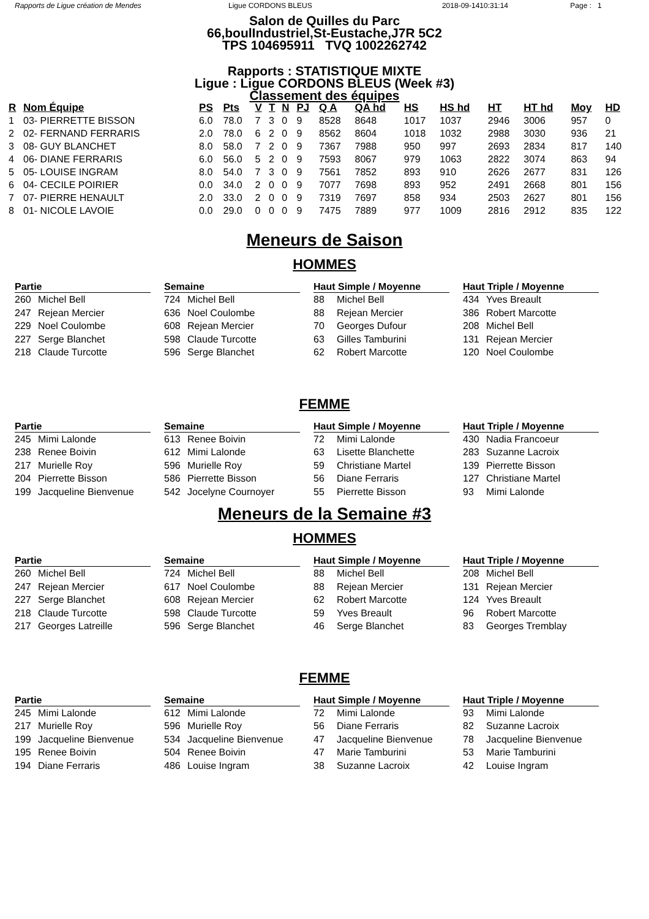Rapports de Ligue création de Mendes Ligue CORDONS BLEUS 2018-09-1410:31:14 Page : 1
Salon de Quilles du Parc
66,boulIndustriel,St-Eustache,J7R 5C2
TPS 104695911 TVQ 1002262742
Rapports : STATISTIQUE MIXTE
Ligue : Ligue CORDONS BLEUS (Week #3)
Classement des équipes
| R | Nom Équipe | PS | Pts | V | T | N | PJ | Q A | QA hd | HS | HS hd | HT | HT hd | Moy | HD |
| --- | --- | --- | --- | --- | --- | --- | --- | --- | --- | --- | --- | --- | --- | --- | --- |
| 1 | 03- PIERRETTE BISSON | 6.0 | 78.0 | 7 | 3 | 0 | 9 | 8528 | 8648 | 1017 | 1037 | 2946 | 3006 | 957 | 0 |
| 2 | 02- FERNAND FERRARIS | 2.0 | 78.0 | 6 | 2 | 0 | 9 | 8562 | 8604 | 1018 | 1032 | 2988 | 3030 | 936 | 21 |
| 3 | 08- GUY BLANCHET | 8.0 | 58.0 | 7 | 2 | 0 | 9 | 7367 | 7988 | 950 | 997 | 2693 | 2834 | 817 | 140 |
| 4 | 06- DIANE FERRARIS | 6.0 | 56.0 | 5 | 2 | 0 | 9 | 7593 | 8067 | 979 | 1063 | 2822 | 3074 | 863 | 94 |
| 5 | 05- LOUISE INGRAM | 8.0 | 54.0 | 7 | 3 | 0 | 9 | 7561 | 7852 | 893 | 910 | 2626 | 2677 | 831 | 126 |
| 6 | 04- CECILE POIRIER | 0.0 | 34.0 | 2 | 0 | 0 | 9 | 7077 | 7698 | 893 | 952 | 2491 | 2668 | 801 | 156 |
| 7 | 07- PIERRE HENAULT | 2.0 | 33.0 | 2 | 0 | 0 | 9 | 7319 | 7697 | 858 | 934 | 2503 | 2627 | 801 | 156 |
| 8 | 01- NICOLE LAVOIE | 0.0 | 29.0 | 0 | 0 | 0 | 9 | 7475 | 7889 | 977 | 1009 | 2816 | 2912 | 835 | 122 |
Meneurs de Saison
HOMMES
Partie
260 Michel Bell
247 Rejean Mercier
229 Noel Coulombe
227 Serge Blanchet
218 Claude Turcotte
Semaine
724 Michel Bell
636 Noel Coulombe
608 Rejean Mercier
598 Claude Turcotte
596 Serge Blanchet
Haut Simple / Moyenne
88 Michel Bell
88 Rejean Mercier
70 Georges Dufour
63 Gilles Tamburini
62 Robert Marcotte
Haut Triple / Moyenne
434 Yves Breault
386 Robert Marcotte
208 Michel Bell
131 Rejean Mercier
120 Noel Coulombe
FEMME
Partie
245 Mimi Lalonde
238 Renee Boivin
217 Murielle Roy
204 Pierrette Bisson
199 Jacqueline Bienvenue
Semaine
613 Renee Boivin
612 Mimi Lalonde
596 Murielle Roy
586 Pierrette Bisson
542 Jocelyne Cournoyer
Haut Simple / Moyenne
72 Mimi Lalonde
63 Lisette Blanchette
59 Christiane Martel
56 Diane Ferraris
55 Pierrette Bisson
Haut Triple / Moyenne
430 Nadia Francoeur
283 Suzanne Lacroix
139 Pierrette Bisson
127 Christiane Martel
93 Mimi Lalonde
Meneurs de la Semaine #3
HOMMES
Partie
260 Michel Bell
247 Rejean Mercier
227 Serge Blanchet
218 Claude Turcotte
217 Georges Latreille
Semaine
724 Michel Bell
617 Noel Coulombe
608 Rejean Mercier
598 Claude Turcotte
596 Serge Blanchet
Haut Simple / Moyenne
88 Michel Bell
88 Rejean Mercier
62 Robert Marcotte
59 Yves Breault
46 Serge Blanchet
Haut Triple / Moyenne
208 Michel Bell
131 Rejean Mercier
124 Yves Breault
96 Robert Marcotte
83 Georges Tremblay
FEMME
Partie
245 Mimi Lalonde
217 Murielle Roy
199 Jacqueline Bienvenue
195 Renee Boivin
194 Diane Ferraris
Semaine
612 Mimi Lalonde
596 Murielle Roy
534 Jacqueline Bienvenue
504 Renee Boivin
486 Louise Ingram
Haut Simple / Moyenne
72 Mimi Lalonde
56 Diane Ferraris
47 Jacqueline Bienvenue
47 Marie Tamburini
38 Suzanne Lacroix
Haut Triple / Moyenne
93 Mimi Lalonde
82 Suzanne Lacroix
78 Jacqueline Bienvenue
53 Marie Tamburini
42 Louise Ingram